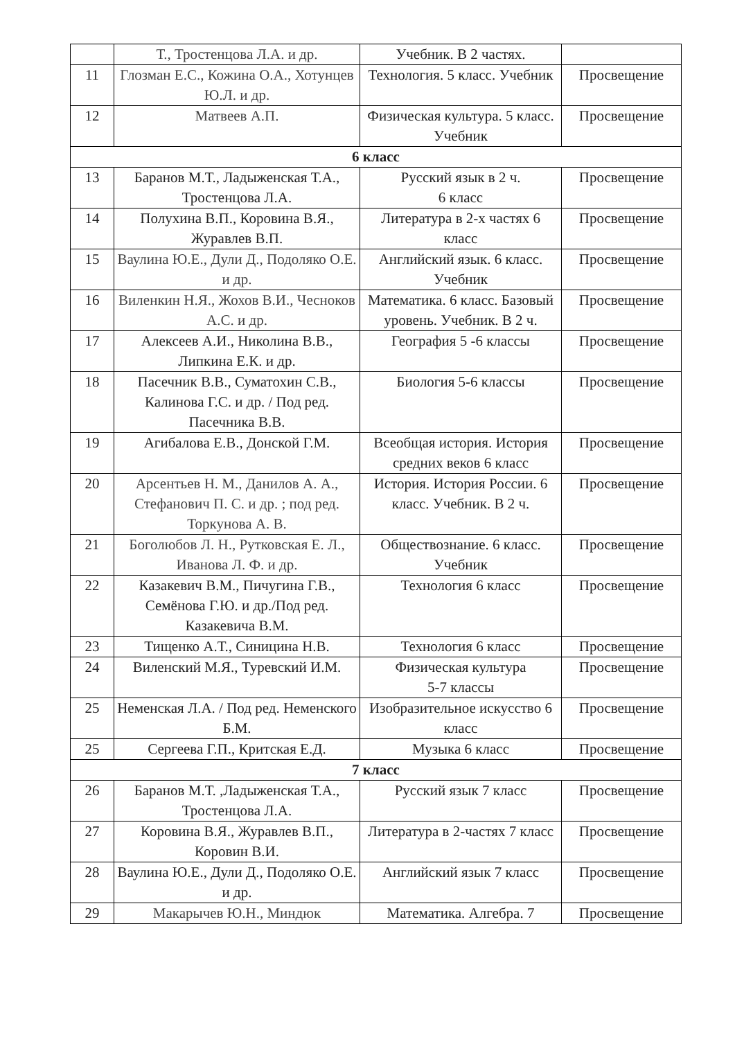| | Т., Тростенцова Л.А. и др. | Учебник. В 2 частях. | |
| 11 | Глозман Е.С., Кожина О.А., Хотунцев Ю.Л. и др. | Технология. 5 класс. Учебник | Просвещение |
| 12 | Матвеев А.П. | Физическая культура. 5 класс. Учебник | Просвещение |
| 6 класс | | | |
| 13 | Баранов М.Т., Ладыженская Т.А., Тростенцова Л.А. | Русский язык в 2 ч. 6 класс | Просвещение |
| 14 | Полухина В.П., Коровина В.Я., Журавлев В.П. | Литература в 2-х частях 6 класс | Просвещение |
| 15 | Ваулина Ю.Е., Дули Д., Подоляко О.Е. и др. | Английский язык. 6 класс. Учебник | Просвещение |
| 16 | Виленкин Н.Я., Жохов В.И., Чесноков А.С. и др. | Математика. 6 класс. Базовый уровень. Учебник. В 2 ч. | Просвещение |
| 17 | Алексеев А.И., Николина В.В., Липкина Е.К. и др. | География 5 -6 классы | Просвещение |
| 18 | Пасечник В.В., Суматохин С.В., Калинова Г.С. и др. / Под ред. Пасечника В.В. | Биология 5-6 классы | Просвещение |
| 19 | Агибалова Е.В., Донской Г.М. | Всеобщая история. История средних веков 6 класс | Просвещение |
| 20 | Арсентьев Н. М., Данилов А. А., Стефанович П. С. и др. ; под ред. Торкунова А. В. | История. История России. 6 класс. Учебник. В 2 ч. | Просвещение |
| 21 | Боголюбов Л. Н., Рутковская Е. Л., Иванова Л. Ф. и др. | Обществознание. 6 класс. Учебник | Просвещение |
| 22 | Казакевич В.М., Пичугина Г.В., Семёнова Г.Ю. и др./Под ред. Казакевича В.М. | Технология 6 класс | Просвещение |
| 23 | Тищенко А.Т., Синицина Н.В. | Технология 6 класс | Просвещение |
| 24 | Виленский М.Я., Туревский И.М. | Физическая культура 5-7 классы | Просвещение |
| 25 | Неменская Л.А. / Под ред. Неменского Б.М. | Изобразительное искусство 6 класс | Просвещение |
| 25 | Сергеева Г.П., Критская Е.Д. | Музыка 6 класс | Просвещение |
| 7 класс | | | |
| 26 | Баранов М.Т. ,Ладыженская Т.А., Тростенцова Л.А. | Русский язык 7 класс | Просвещение |
| 27 | Коровина В.Я., Журавлев В.П., Коровин В.И. | Литература в 2-частях 7 класс | Просвещение |
| 28 | Ваулина Ю.Е., Дули Д., Подоляко О.Е. и др. | Английский язык 7 класс | Просвещение |
| 29 | Макарычев Ю.Н., Миндюк | Математика. Алгебра. 7 | Просвещение |